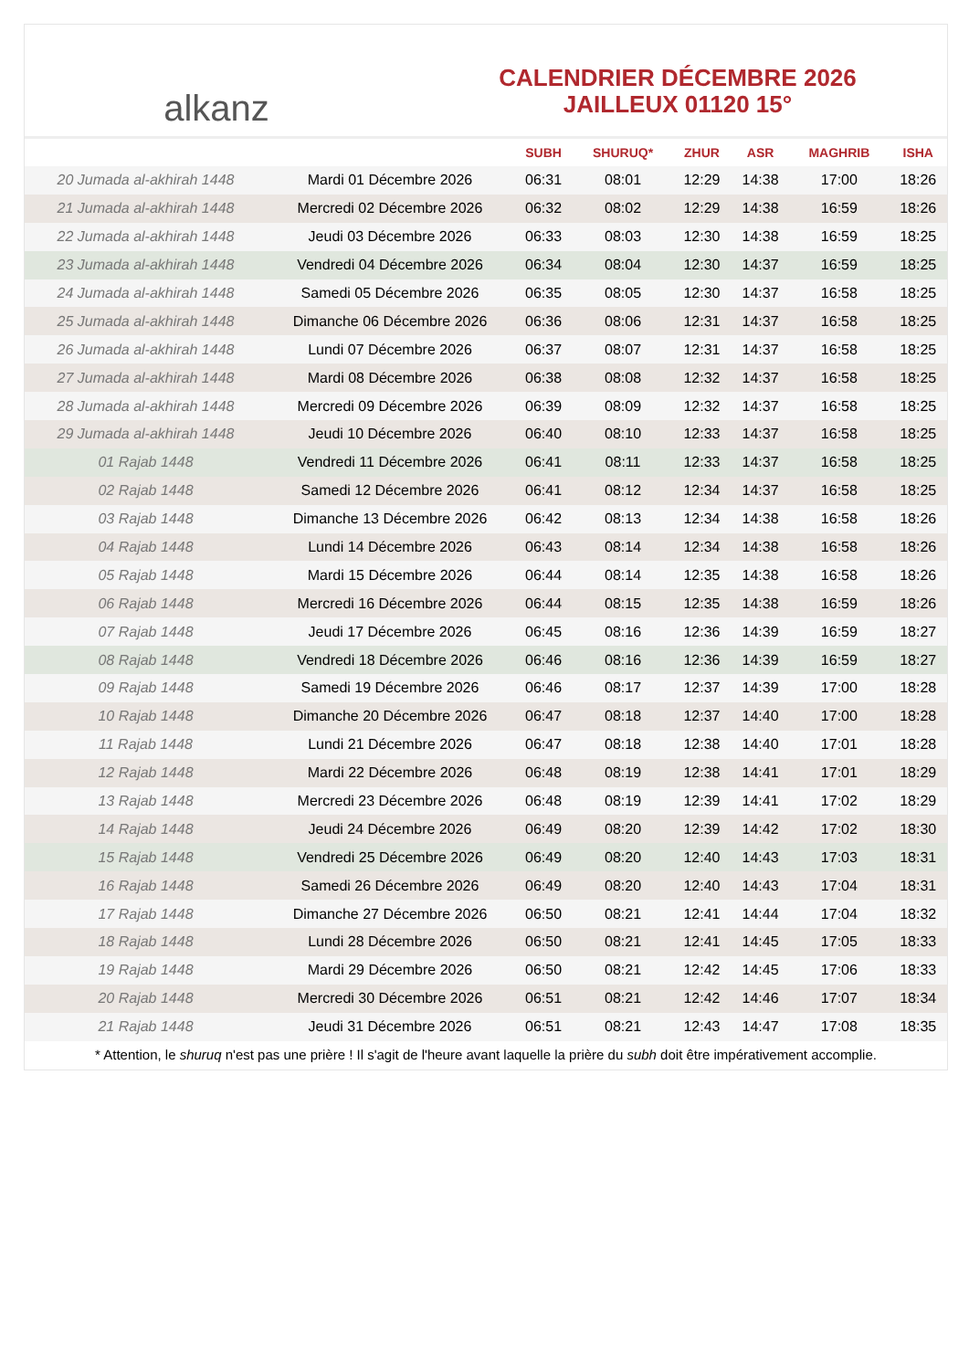alkanz
CALENDRIER DÉCEMBRE 2026
JAILLEUX 01120 15°
| | | SUBH | SHURUQ* | ZHUR | ASR | MAGHRIB | ISHA |
| --- | --- | --- | --- | --- | --- | --- | --- |
| 20 Jumada al-akhirah 1448 | Mardi 01 Décembre 2026 | 06:31 | 08:01 | 12:29 | 14:38 | 17:00 | 18:26 |
| 21 Jumada al-akhirah 1448 | Mercredi 02 Décembre 2026 | 06:32 | 08:02 | 12:29 | 14:38 | 16:59 | 18:26 |
| 22 Jumada al-akhirah 1448 | Jeudi 03 Décembre 2026 | 06:33 | 08:03 | 12:30 | 14:38 | 16:59 | 18:25 |
| 23 Jumada al-akhirah 1448 | Vendredi 04 Décembre 2026 | 06:34 | 08:04 | 12:30 | 14:37 | 16:59 | 18:25 |
| 24 Jumada al-akhirah 1448 | Samedi 05 Décembre 2026 | 06:35 | 08:05 | 12:30 | 14:37 | 16:58 | 18:25 |
| 25 Jumada al-akhirah 1448 | Dimanche 06 Décembre 2026 | 06:36 | 08:06 | 12:31 | 14:37 | 16:58 | 18:25 |
| 26 Jumada al-akhirah 1448 | Lundi 07 Décembre 2026 | 06:37 | 08:07 | 12:31 | 14:37 | 16:58 | 18:25 |
| 27 Jumada al-akhirah 1448 | Mardi 08 Décembre 2026 | 06:38 | 08:08 | 12:32 | 14:37 | 16:58 | 18:25 |
| 28 Jumada al-akhirah 1448 | Mercredi 09 Décembre 2026 | 06:39 | 08:09 | 12:32 | 14:37 | 16:58 | 18:25 |
| 29 Jumada al-akhirah 1448 | Jeudi 10 Décembre 2026 | 06:40 | 08:10 | 12:33 | 14:37 | 16:58 | 18:25 |
| 01 Rajab 1448 | Vendredi 11 Décembre 2026 | 06:41 | 08:11 | 12:33 | 14:37 | 16:58 | 18:25 |
| 02 Rajab 1448 | Samedi 12 Décembre 2026 | 06:41 | 08:12 | 12:34 | 14:37 | 16:58 | 18:25 |
| 03 Rajab 1448 | Dimanche 13 Décembre 2026 | 06:42 | 08:13 | 12:34 | 14:38 | 16:58 | 18:26 |
| 04 Rajab 1448 | Lundi 14 Décembre 2026 | 06:43 | 08:14 | 12:34 | 14:38 | 16:58 | 18:26 |
| 05 Rajab 1448 | Mardi 15 Décembre 2026 | 06:44 | 08:14 | 12:35 | 14:38 | 16:58 | 18:26 |
| 06 Rajab 1448 | Mercredi 16 Décembre 2026 | 06:44 | 08:15 | 12:35 | 14:38 | 16:59 | 18:26 |
| 07 Rajab 1448 | Jeudi 17 Décembre 2026 | 06:45 | 08:16 | 12:36 | 14:39 | 16:59 | 18:27 |
| 08 Rajab 1448 | Vendredi 18 Décembre 2026 | 06:46 | 08:16 | 12:36 | 14:39 | 16:59 | 18:27 |
| 09 Rajab 1448 | Samedi 19 Décembre 2026 | 06:46 | 08:17 | 12:37 | 14:39 | 17:00 | 18:28 |
| 10 Rajab 1448 | Dimanche 20 Décembre 2026 | 06:47 | 08:18 | 12:37 | 14:40 | 17:00 | 18:28 |
| 11 Rajab 1448 | Lundi 21 Décembre 2026 | 06:47 | 08:18 | 12:38 | 14:40 | 17:01 | 18:28 |
| 12 Rajab 1448 | Mardi 22 Décembre 2026 | 06:48 | 08:19 | 12:38 | 14:41 | 17:01 | 18:29 |
| 13 Rajab 1448 | Mercredi 23 Décembre 2026 | 06:48 | 08:19 | 12:39 | 14:41 | 17:02 | 18:29 |
| 14 Rajab 1448 | Jeudi 24 Décembre 2026 | 06:49 | 08:20 | 12:39 | 14:42 | 17:02 | 18:30 |
| 15 Rajab 1448 | Vendredi 25 Décembre 2026 | 06:49 | 08:20 | 12:40 | 14:43 | 17:03 | 18:31 |
| 16 Rajab 1448 | Samedi 26 Décembre 2026 | 06:49 | 08:20 | 12:40 | 14:43 | 17:04 | 18:31 |
| 17 Rajab 1448 | Dimanche 27 Décembre 2026 | 06:50 | 08:21 | 12:41 | 14:44 | 17:04 | 18:32 |
| 18 Rajab 1448 | Lundi 28 Décembre 2026 | 06:50 | 08:21 | 12:41 | 14:45 | 17:05 | 18:33 |
| 19 Rajab 1448 | Mardi 29 Décembre 2026 | 06:50 | 08:21 | 12:42 | 14:45 | 17:06 | 18:33 |
| 20 Rajab 1448 | Mercredi 30 Décembre 2026 | 06:51 | 08:21 | 12:42 | 14:46 | 17:07 | 18:34 |
| 21 Rajab 1448 | Jeudi 31 Décembre 2026 | 06:51 | 08:21 | 12:43 | 14:47 | 17:08 | 18:35 |
* Attention, le shuruq n'est pas une prière ! Il s'agit de l'heure avant laquelle la prière du subh doit être impérativement accomplie.